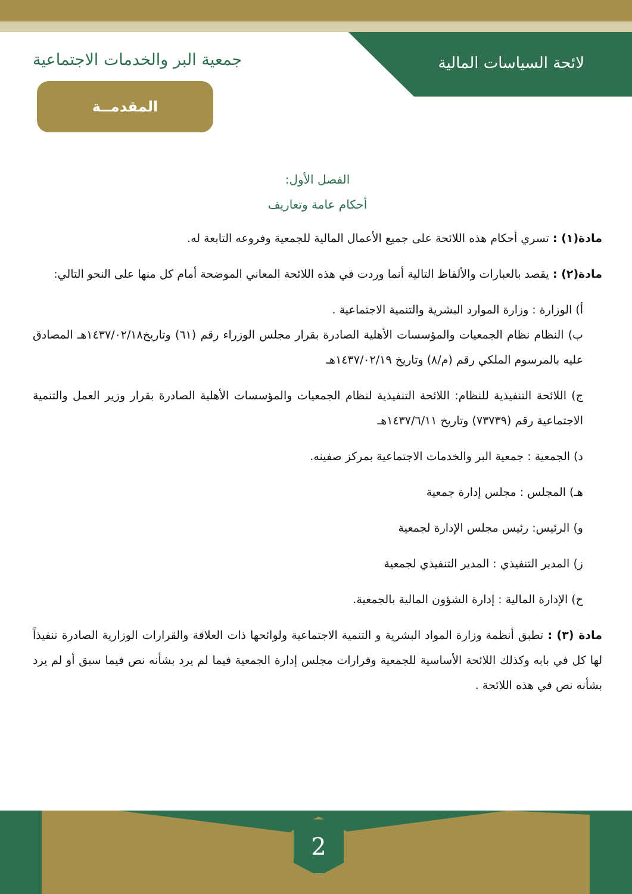المقدمــة
2
لائحة السياسات المالية جمعية البر والخدمات الاجتماعية
الفصل الأول:
أحكام عامة وتعاريف
مادة(١) : تسري أحكام هذه اللائحة على جميع الأعمال المالية للجمعية وفروعه التابعة له.
مادة(٢) : يقصد بالعبارات والألفاظ التالية أنما وردت في هذه اللائحة المعاني الموضحة أمام كل منها على النحو التالي:
أ) الوزارة : وزارة الموارد البشرية والتنمية الاجتماعية .
ب) النظام نظام الجمعيات والمؤسسات الأهلية الصادرة بقرار مجلس الوزراء رقم (٦١) وتاريخ١٤٣٧/٠٢/١٨هـ المصادق عليه بالمرسوم الملكي رقم (م/٨) وتاريخ ١٤٣٧/٠٢/١٩هـ
ج) اللائحة التنفيذية للنظام: اللائحة التنفيذية لنظام الجمعيات والمؤسسات الأهلية الصادرة بقرار وزير العمل والتنمية الاجتماعية رقم (٧٣٧٣٩) وتاريخ ١٤٣٧/٦/١١هـ
د) الجمعية : جمعية البر والخدمات الاجتماعية بمركز صفينه.
هـ) المجلس : مجلس إدارة جمعية
و) الرئيس: رئيس مجلس الإدارة لجمعية
ز) المدير التنفيذي : المدير التنفيذي لجمعية
ح) الإدارة المالية : إدارة الشؤون المالية بالجمعية.
مادة (٣) : تطبق أنظمة وزارة المواد البشرية و التنمية الاجتماعية ولوائحها ذات العلاقة والقرارات الوزارية الصادرة تنفيذاً لها كل في بابه وكذلك اللائحة الأساسية للجمعية وقرارات مجلس إدارة الجمعية فيما لم يرد بشأنه نص فيما سبق أو لم يرد بشأنه نص في هذه اللائحة .